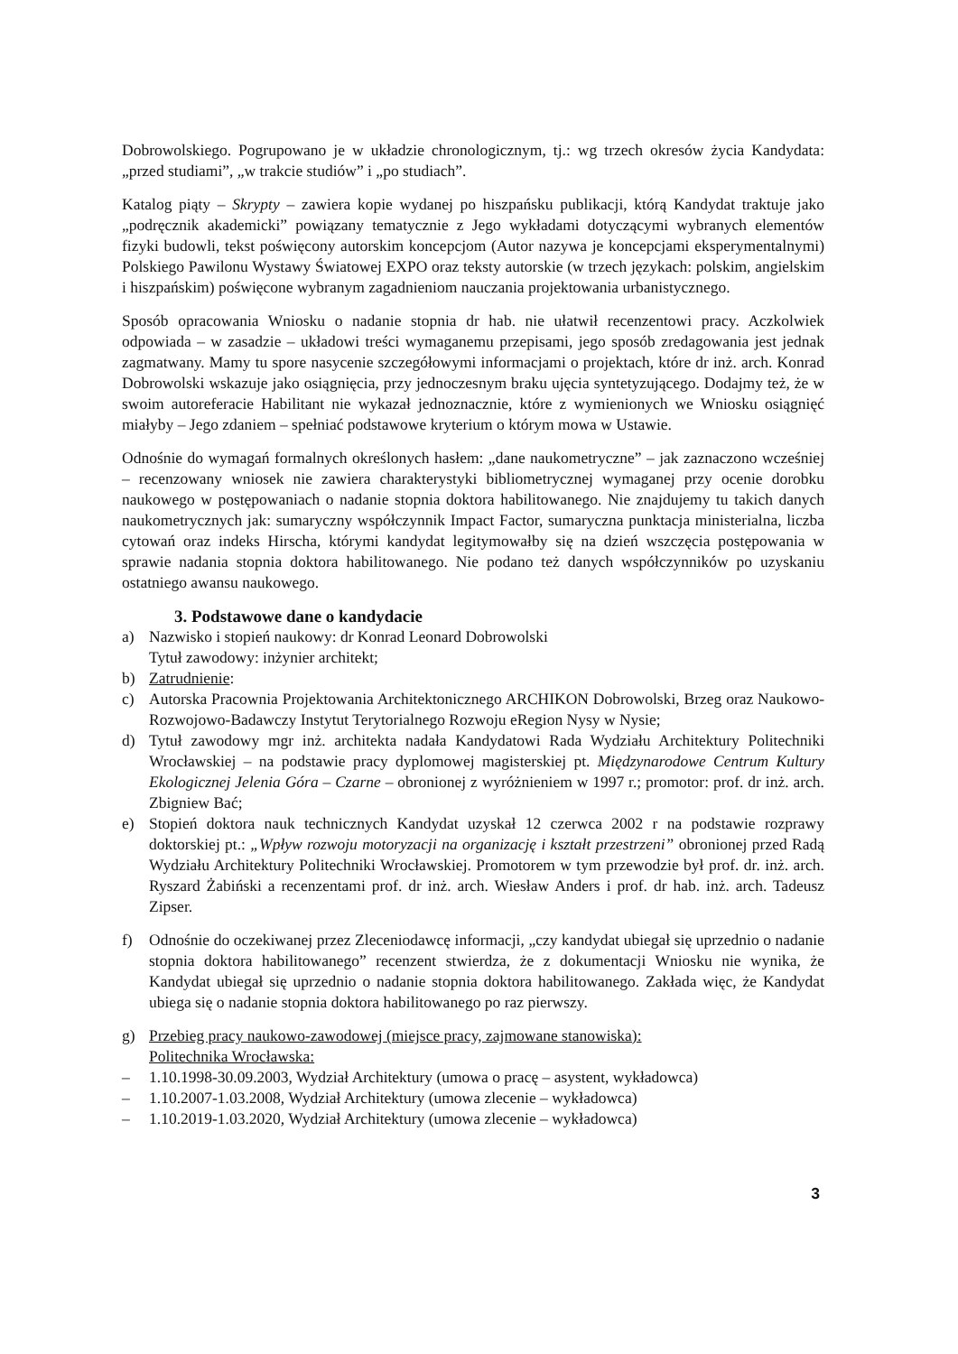Dobrowolskiego. Pogrupowano je w układzie chronologicznym, tj.: wg trzech okresów życia Kandydata: „przed studiami”, „w trakcie studiów” i „po studiach”.
Katalog piąty – Skrypty – zawiera kopie wydanej po hiszpańsku publikacji, którą Kandydat traktuje jako „podręcznik akademicki” powiązany tematycznie z Jego wykładami dotyczącymi wybranych elementów fizyki budowli, tekst poświęcony autorskim koncepcjom (Autor nazywa je koncepcjami eksperymentalnymi) Polskiego Pawilonu Wystawy Światowej EXPO oraz teksty autorskie (w trzech językach: polskim, angielskim i hiszpańskim) poświęcone wybranym zagadnieniom nauczania projektowania urbanistycznego.
Sposób opracowania Wniosku o nadanie stopnia dr hab. nie ułatwił recenzentowi pracy. Aczkolwiek odpowiada – w zasadzie – układowi treści wymaganemu przepisami, jego sposób zredagowania jest jednak zagmatwany. Mamy tu spore nasycenie szczegółowymi informacjami o projektach, które dr inż. arch. Konrad Dobrowolski wskazuje jako osiągnięcia, przy jednoczesnym braku ujęcia syntetyzującego. Dodajmy też, że w swoim autoreferacie Habilitant nie wykazał jednoznacznie, które z wymienionych we Wniosku osiągnięć miałyby – Jego zdaniem – spełniać podstawowe kryterium o którym mowa w Ustawie.
Odnośnie do wymagań formalnych określonych hasłem: „dane naukometryczne” – jak zaznaczono wcześniej – recenzowany wniosek nie zawiera charakterystyki bibliometrycznej wymaganej przy ocenie dorobku naukowego w postępowaniach o nadanie stopnia doktora habilitowanego. Nie znajdujemy tu takich danych naukometrycznych jak: sumaryczny współczynnik Impact Factor, sumaryczna punktacja ministerialna, liczba cytowań oraz indeks Hirscha, którymi kandydat legitymowałby się na dzień wszczęcia postępowania w sprawie nadania stopnia doktora habilitowanego. Nie podano też danych współczynników po uzyskaniu ostatniego awansu naukowego.
3. Podstawowe dane o kandydacie
a) Nazwisko i stopień naukowy: dr Konrad Leonard Dobrowolski
Tytuł zawodowy: inżynier architekt;
b) Zatrudnienie:
c) Autorska Pracownia Projektowania Architektonicznego ARCHIKON Dobrowolski, Brzeg oraz Naukowo-Rozwojowo-Badawczy Instytut Terytorialnego Rozwoju eRegion Nysy w Nysie;
d) Tytuł zawodowy mgr inż. architekta nadała Kandydatowi Rada Wydziału Architektury Politechniki Wrocławskiej – na podstawie pracy dyplomowej magisterskiej pt. Międzynarodowe Centrum Kultury Ekologicznej Jelenia Góra – Czarne – obronionej z wyróżnieniem w 1997 r.; promotor: prof. dr inż. arch. Zbigniew Bać;
e) Stopień doktora nauk technicznych Kandydat uzyskał 12 czerwca 2002 r na podstawie rozprawy doktorskiej pt.: „Wpływ rozwoju motoryzacji na organizację i kształt przestrzeni” obronionej przed Radą Wydziału Architektury Politechniki Wrocławskiej. Promotorem w tym przewodzie był prof. dr. inż. arch. Ryszard Żabiński a recenzentami prof. dr inż. arch. Wiesław Anders i prof. dr hab. inż. arch. Tadeusz Zipser.
f) Odnośnie do oczekiwanej przez Zleceniodawcę informacji, „czy kandydat ubiegał się uprzednio o nadanie stopnia doktora habilitowanego” recenzent stwierdza, że z dokumentacji Wniosku nie wynika, że Kandydat ubiegał się uprzednio o nadanie stopnia doktora habilitowanego. Zakłada więc, że Kandydat ubiega się o nadanie stopnia doktora habilitowanego po raz pierwszy.
g) Przebieg pracy naukowo-zawodowej (miejsce pracy, zajmowane stanowiska):
Politechnika Wrocławska:
– 1.10.1998-30.09.2003, Wydział Architektury (umowa o pracę – asystent, wykładowca)
– 1.10.2007-1.03.2008, Wydział Architektury (umowa zlecenie – wykładowca)
– 1.10.2019-1.03.2020, Wydział Architektury (umowa zlecenie – wykładowca)
3